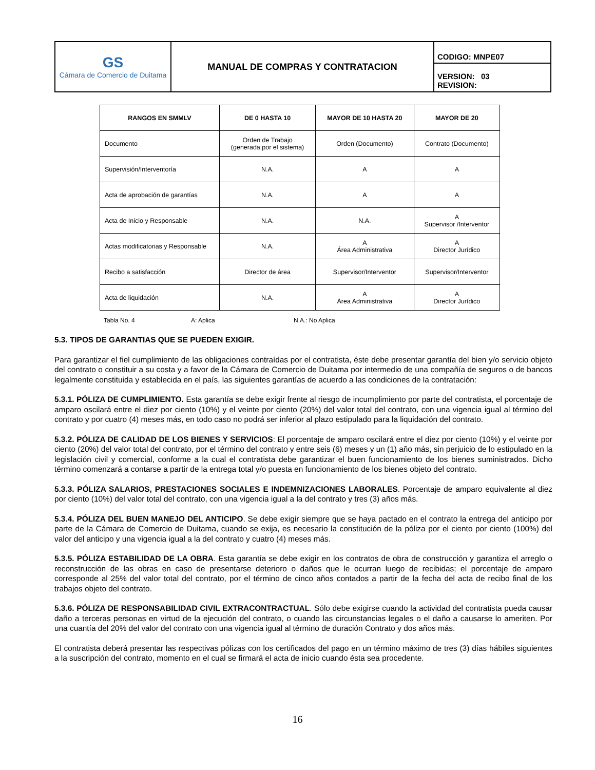| GS Cámara de Comercio de Duitama | MANUAL DE COMPRAS Y CONTRATACION | CODIGO: MNPE07 |
| | | VERSION: 03 REVISION: |
| RANGOS EN SMMLV | DE 0 HASTA 10 | MAYOR DE 10 HASTA 20 | MAYOR DE 20 |
| --- | --- | --- | --- |
| Documento | Orden de Trabajo (generada por el sistema) | Orden (Documento) | Contrato (Documento) |
| Supervisión/Interventoría | N.A. | A | A |
| Acta de aprobación de garantías | N.A. | A | A |
| Acta de Inicio y Responsable | N.A. | N.A. | A Supervisor /Interventor |
| Actas modificatorias y Responsable | N.A. | A Área Administrativa | A Director Jurídico |
| Recibo a satisfacción | Director de área | Supervisor/Interventor | Supervisor/Interventor |
| Acta de liquidación | N.A. | A Área Administrativa | A Director Jurídico |
Tabla No. 4 A: Aplica N.A.: No Aplica
5.3. TIPOS DE GARANTIAS QUE SE PUEDEN EXIGIR.
Para garantizar el fiel cumplimiento de las obligaciones contraídas por el contratista, éste debe presentar garantía del bien y/o servicio objeto del contrato o constituir a su costa y a favor de la Cámara de Comercio de Duitama por intermedio de una compañía de seguros o de bancos legalmente constituida y establecida en el país, las siguientes garantías de acuerdo a las condiciones de la contratación:
5.3.1. PÓLIZA DE CUMPLIMIENTO. Esta garantía se debe exigir frente al riesgo de incumplimiento por parte del contratista, el porcentaje de amparo oscilará entre el diez por ciento (10%) y el veinte por ciento (20%) del valor total del contrato, con una vigencia igual al término del contrato y por cuatro (4) meses más, en todo caso no podrá ser inferior al plazo estipulado para la liquidación del contrato.
5.3.2. PÓLIZA DE CALIDAD DE LOS BIENES Y SERVICIOS: El porcentaje de amparo oscilará entre el diez por ciento (10%) y el veinte por ciento (20%) del valor total del contrato, por el término del contrato y entre seis (6) meses y un (1) año más, sin perjuicio de lo estipulado en la legislación civil y comercial, conforme a la cual el contratista debe garantizar el buen funcionamiento de los bienes suministrados. Dicho término comenzará a contarse a partir de la entrega total y/o puesta en funcionamiento de los bienes objeto del contrato.
5.3.3. PÓLIZA SALARIOS, PRESTACIONES SOCIALES E INDEMNIZACIONES LABORALES. Porcentaje de amparo equivalente al diez por ciento (10%) del valor total del contrato, con una vigencia igual a la del contrato y tres (3) años más.
5.3.4. PÓLIZA DEL BUEN MANEJO DEL ANTICIPO. Se debe exigir siempre que se haya pactado en el contrato la entrega del anticipo por parte de la Cámara de Comercio de Duitama, cuando se exija, es necesario la constitución de la póliza por el ciento por ciento (100%) del valor del anticipo y una vigencia igual a la del contrato y cuatro (4) meses más.
5.3.5. PÓLIZA ESTABILIDAD DE LA OBRA. Esta garantía se debe exigir en los contratos de obra de construcción y garantiza el arreglo o reconstrucción de las obras en caso de presentarse deterioro o daños que le ocurran luego de recibidas; el porcentaje de amparo corresponde al 25% del valor total del contrato, por el término de cinco años contados a partir de la fecha del acta de recibo final de los trabajos objeto del contrato.
5.3.6. PÓLIZA DE RESPONSABILIDAD CIVIL EXTRACONTRACTUAL. Sólo debe exigirse cuando la actividad del contratista pueda causar daño a terceras personas en virtud de la ejecución del contrato, o cuando las circunstancias legales o el daño a causarse lo ameriten. Por una cuantía del 20% del valor del contrato con una vigencia igual al término de duración Contrato y dos años más.
El contratista deberá presentar las respectivas pólizas con los certificados del pago en un término máximo de tres (3) días hábiles siguientes a la suscripción del contrato, momento en el cual se firmará el acta de inicio cuando ésta sea procedente.
16